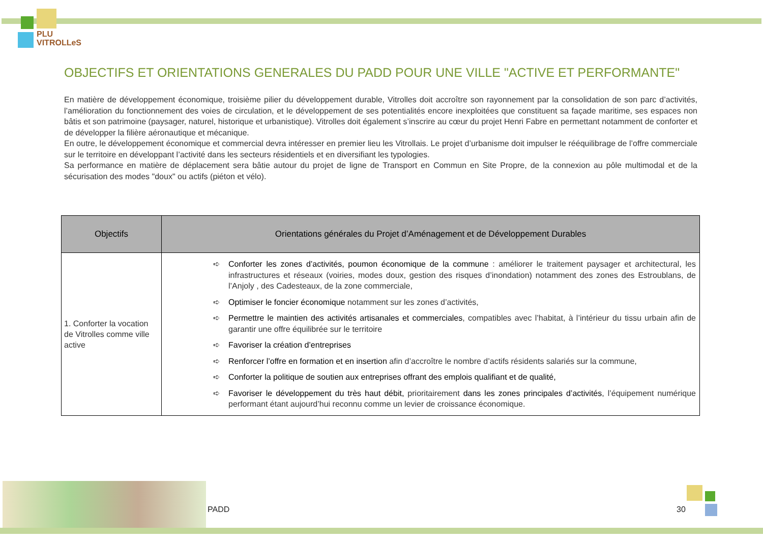PLU
VITROLLeS
OBJECTIFS ET ORIENTATIONS GENERALES DU PADD POUR UNE VILLE "ACTIVE ET PERFORMANTE"
En matière de développement économique, troisième pilier du développement durable, Vitrolles doit accroître son rayonnement par la consolidation de son parc d’activités, l’amélioration du fonctionnement des voies de circulation, et le développement de ses potentialités encore inexploitées que constituent sa façade maritime, ses espaces non bâtis et son patrimoine (paysager, naturel, historique et urbanistique). Vitrolles doit également s’inscrire au cœur du projet Henri Fabre en permettant notamment de conforter et de développer la filière aéronautique et mécanique.
En outre, le développement économique et commercial devra intéresser en premier lieu les Vitrollais. Le projet d’urbanisme doit impulser le rééquilibrage de l’offre commerciale sur le territoire en développant l’activité dans les secteurs résidentiels et en diversifiant les typologies.
Sa performance en matière de déplacement sera bâtie autour du projet de ligne de Transport en Commun en Site Propre, de la connexion au pôle multimodal et de la sécurisation des modes "doux" ou actifs (piéton et vélo).
| Objectifs | Orientations générales du Projet d’Aménagement et de Développement Durables |
| --- | --- |
| 1. Conforter la vocation de Vitrolles comme ville active | ➪ Conforter les zones d’activités, poumon économique de la commune : améliorer le traitement paysager et architectural, les infrastructures et réseaux (voiries, modes doux, gestion des risques d’inondation) notamment des zones des Estroublans, de l’Anjoly , des Cadesteaux, de la zone commerciale, ➪ Optimiser le foncier économique notamment sur les zones d’activités, ➪ Permettre le maintien des activités artisanales et commerciales , compatibles avec l’habitat, à l’intérieur du tissu urbain afin de garantir une offre équilibrée sur le territoire ➪ Favoriser la création d’entreprises ➪ Renforcer l’offre en formation et en insertion afin d’accroître le nombre d’actifs résidents salariés sur la commune, ➪ Conforter la politique de soutien aux entreprises offrant des emplois qualifiant et de qualité, ➪ Favoriser le développement du très haut débit, prioritairement dans les zones principales d’activités , l’équipement numérique performant étant aujourd’hui reconnu comme un levier de croissance économique. |
PADD 30